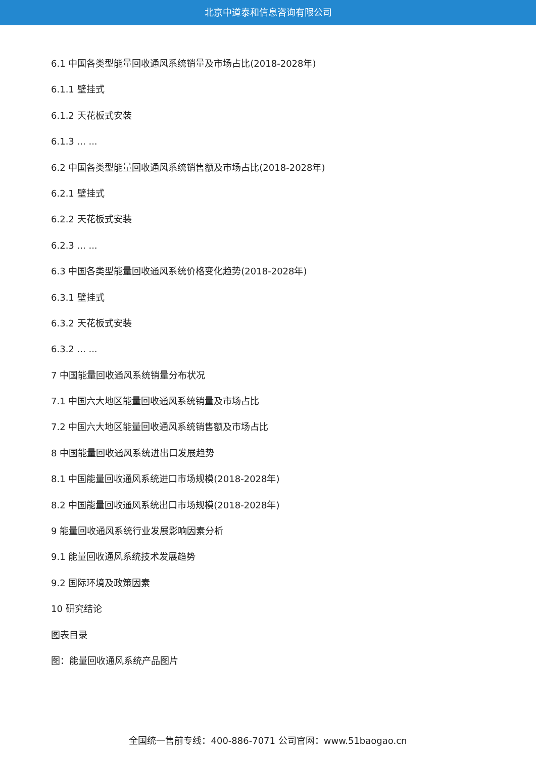北京中道泰和信息咨询有限公司
6.1 中国各类型能量回收通风系统销量及市场占比(2018-2028年)
6.1.1 壁挂式
6.1.2 天花板式安装
6.1.3 ... ...
6.2 中国各类型能量回收通风系统销售额及市场占比(2018-2028年)
6.2.1 壁挂式
6.2.2 天花板式安装
6.2.3 ... ...
6.3 中国各类型能量回收通风系统价格变化趋势(2018-2028年)
6.3.1 壁挂式
6.3.2 天花板式安装
6.3.2 ... ...
7 中国能量回收通风系统销量分布状况
7.1 中国六大地区能量回收通风系统销量及市场占比
7.2 中国六大地区能量回收通风系统销售额及市场占比
8 中国能量回收通风系统进出口发展趋势
8.1 中国能量回收通风系统进口市场规模(2018-2028年)
8.2 中国能量回收通风系统出口市场规模(2018-2028年)
9 能量回收通风系统行业发展影响因素分析
9.1 能量回收通风系统技术发展趋势
9.2 国际环境及政策因素
10 研究结论
图表目录
图：能量回收通风系统产品图片
全国统一售前专线：400-886-7071 公司官网：www.51baogao.cn